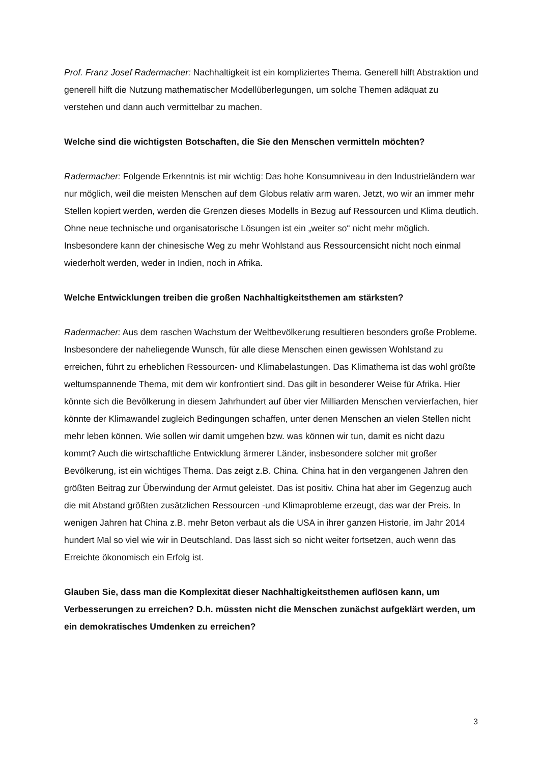Prof. Franz Josef Radermacher: Nachhaltigkeit ist ein kompliziertes Thema. Generell hilft Abstraktion und generell hilft die Nutzung mathematischer Modellüberlegungen, um solche Themen adäquat zu verstehen und dann auch vermittelbar zu machen.
Welche sind die wichtigsten Botschaften, die Sie den Menschen vermitteln möchten?
Radermacher: Folgende Erkenntnis ist mir wichtig: Das hohe Konsumniveau in den Industrieländern war nur möglich, weil die meisten Menschen auf dem Globus relativ arm waren. Jetzt, wo wir an immer mehr Stellen kopiert werden, werden die Grenzen dieses Modells in Bezug auf Ressourcen und Klima deutlich. Ohne neue technische und organisatorische Lösungen ist ein „weiter so“ nicht mehr möglich. Insbesondere kann der chinesische Weg zu mehr Wohlstand aus Ressourcensicht nicht noch einmal wiederholt werden, weder in Indien, noch in Afrika.
Welche Entwicklungen treiben die großen Nachhaltigkeitsthemen am stärksten?
Radermacher: Aus dem raschen Wachstum der Weltbevölkerung resultieren besonders große Probleme. Insbesondere der naheliegende Wunsch, für alle diese Menschen einen gewissen Wohlstand zu erreichen, führt zu erheblichen Ressourcen- und Klimabelastungen. Das Klimathema ist das wohl größte weltumspannende Thema, mit dem wir konfrontiert sind. Das gilt in besonderer Weise für Afrika. Hier könnte sich die Bevölkerung in diesem Jahrhundert auf über vier Milliarden Menschen vervierfachen, hier könnte der Klimawandel zugleich Bedingungen schaffen, unter denen Menschen an vielen Stellen nicht mehr leben können. Wie sollen wir damit umgehen bzw. was können wir tun, damit es nicht dazu kommt? Auch die wirtschaftliche Entwicklung ärmerer Länder, insbesondere solcher mit großer Bevölkerung, ist ein wichtiges Thema. Das zeigt z.B. China. China hat in den vergangenen Jahren den größten Beitrag zur Überwindung der Armut geleistet. Das ist positiv. China hat aber im Gegenzug auch die mit Abstand größten zusätzlichen Ressourcen -und Klimaprobleme erzeugt, das war der Preis. In wenigen Jahren hat China z.B. mehr Beton verbaut als die USA in ihrer ganzen Historie, im Jahr 2014 hundert Mal so viel wie wir in Deutschland. Das lässt sich so nicht weiter fortsetzen, auch wenn das Erreichte ökonomisch ein Erfolg ist.
Glauben Sie, dass man die Komplexität dieser Nachhaltigkeitsthemen auflösen kann, um Verbesserungen zu erreichen? D.h. müssten nicht die Menschen zunächst aufgeklärt werden, um ein demokratisches Umdenken zu erreichen?
3